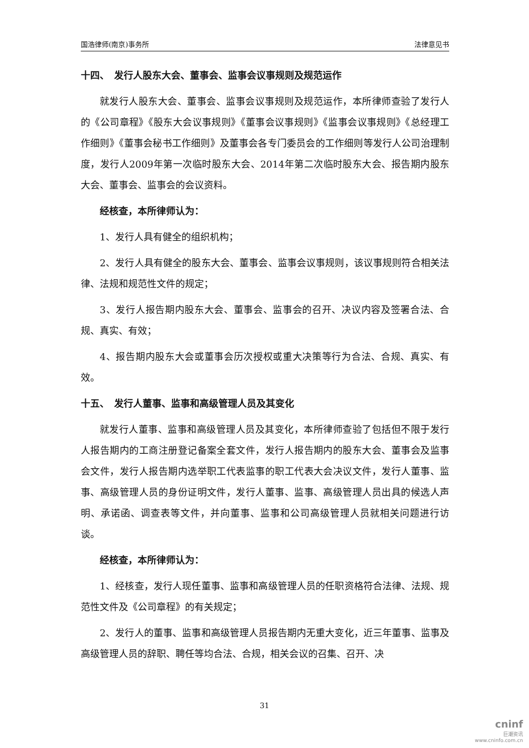国浩律师(南京)事务所 法律意见书
十四、　发行人股东大会、董事会、监事会议事规则及规范运作
就发行人股东大会、董事会、监事会议事规则及规范运作，本所律师查验了发行人的《公司章程》《股东大会议事规则》《董事会议事规则》《监事会议事规则》《总经理工作细则》《董事会秘书工作细则》及董事会各专门委员会的工作细则等发行人公司治理制度，发行人2009年第一次临时股东大会、2014年第二次临时股东大会、报告期内股东大会、董事会、监事会的会议资料。
经核查，本所律师认为：
1、发行人具有健全的组织机构；
2、发行人具有健全的股东大会、董事会、监事会议事规则，该议事规则符合相关法律、法规和规范性文件的规定；
3、发行人报告期内股东大会、董事会、监事会的召开、决议内容及签署合法、合规、真实、有效；
4、报告期内股东大会或董事会历次授权或重大决策等行为合法、合规、真实、有效。
十五、　发行人董事、监事和高级管理人员及其变化
就发行人董事、监事和高级管理人员及其变化，本所律师查验了包括但不限于发行人报告期内的工商注册登记备案全套文件，发行人报告期内的股东大会、董事会及监事会文件，发行人报告期内选举职工代表监事的职工代表大会决议文件，发行人董事、监事、高级管理人员的身份证明文件，发行人董事、监事、高级管理人员出具的候选人声明、承诺函、调查表等文件，并向董事、监事和公司高级管理人员就相关问题进行访谈。
经核查，本所律师认为：
1、经核查，发行人现任董事、监事和高级管理人员的任职资格符合法律、法规、规范性文件及《公司章程》的有关规定；
2、发行人的董事、监事和高级管理人员报告期内无重大变化，近三年董事、监事及高级管理人员的辞职、聘任等均合法、合规，相关会议的召集、召开、决
31
cninf
巨潮资讯
www.cninfo.com.cn